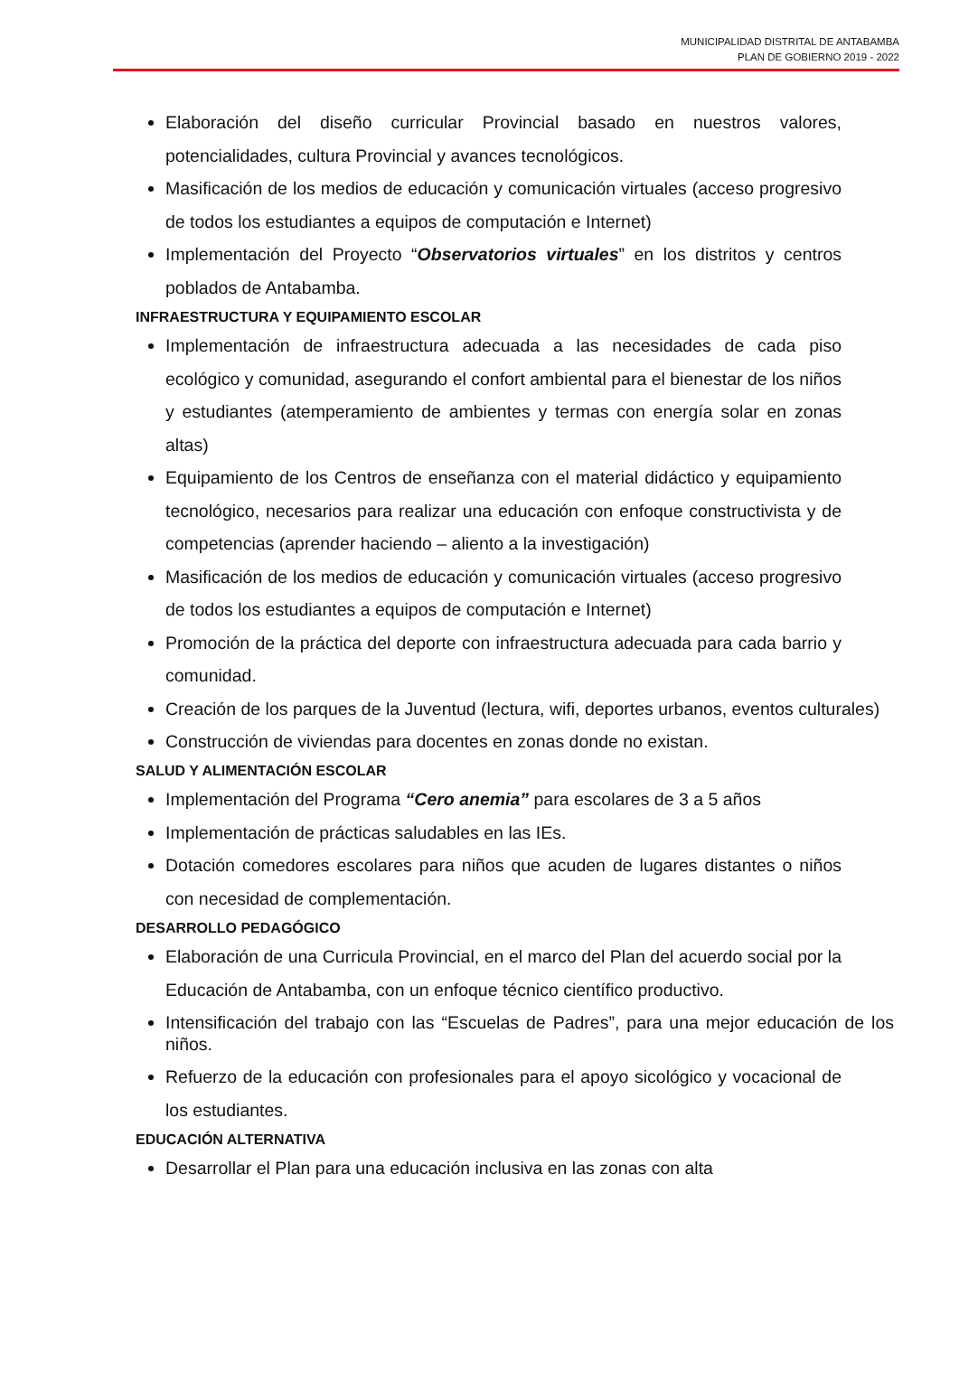MUNICIPALIDAD DISTRITAL DE ANTABAMBA
PLAN DE GOBIERNO 2019 - 2022
Elaboración del diseño curricular Provincial basado en nuestros valores, potencialidades, cultura Provincial y avances tecnológicos.
Masificación de los medios de educación y comunicación virtuales (acceso progresivo de todos los estudiantes a equipos de computación e Internet)
Implementación del Proyecto “Observatorios virtuales” en los distritos y centros poblados de Antabamba.
INFRAESTRUCTURA Y EQUIPAMIENTO ESCOLAR
Implementación de infraestructura adecuada a las necesidades de cada piso ecológico y comunidad, asegurando el confort ambiental para el bienestar de los niños y estudiantes (atemperamiento de ambientes y termas con energía solar en zonas altas)
Equipamiento de los Centros de enseñanza con el material didáctico y equipamiento tecnológico, necesarios para realizar una educación con enfoque constructivista y de competencias (aprender haciendo – aliento a la investigación)
Masificación de los medios de educación y comunicación virtuales (acceso progresivo de todos los estudiantes a equipos de computación e Internet)
Promoción de la práctica del deporte con infraestructura adecuada para cada barrio y comunidad.
Creación de los parques de la Juventud (lectura, wifi, deportes urbanos, eventos culturales)
Construcción de viviendas para docentes en zonas donde no existan.
SALUD Y ALIMENTACIÓN ESCOLAR
Implementación del Programa “Cero anemia” para escolares de 3 a 5 años
Implementación de prácticas saludables en las IEs.
Dotación comedores escolares para niños que acuden de lugares distantes o niños con necesidad de complementación.
DESARROLLO PEDAGÓGICO
Elaboración de una Curricula Provincial, en el marco del Plan del acuerdo social por la Educación de Antabamba, con un enfoque técnico científico productivo.
Intensificación del trabajo con las “Escuelas de Padres”, para una mejor educación de los niños.
Refuerzo de la educación con profesionales para el apoyo sicológico y vocacional de los estudiantes.
EDUCACIÓN ALTERNATIVA
Desarrollar el Plan para una educación inclusiva en las zonas con alta